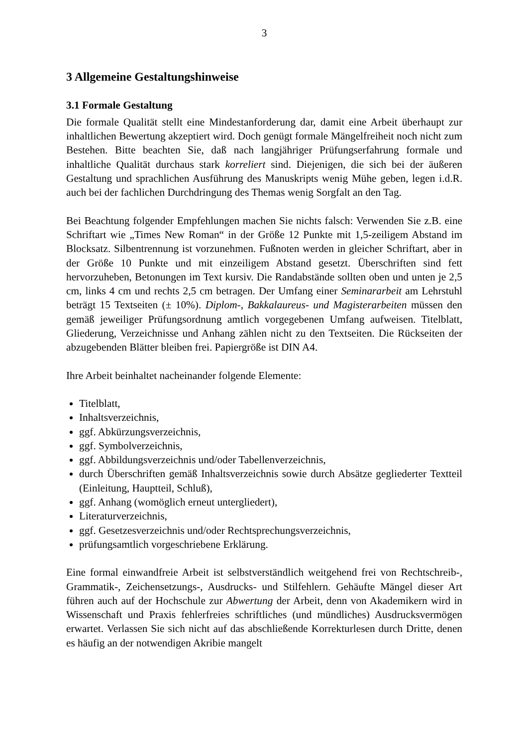3
3 Allgemeine Gestaltungshinweise
3.1 Formale Gestaltung
Die formale Qualität stellt eine Mindestanforderung dar, damit eine Arbeit überhaupt zur inhaltlichen Bewertung akzeptiert wird. Doch genügt formale Mängelfreiheit noch nicht zum Bestehen. Bitte beachten Sie, daß nach langjähriger Prüfungserfahrung formale und inhaltliche Qualität durchaus stark korreliert sind. Diejenigen, die sich bei der äußeren Gestaltung und sprachlichen Ausführung des Manuskripts wenig Mühe geben, legen i.d.R. auch bei der fachlichen Durchdringung des Themas wenig Sorgfalt an den Tag.
Bei Beachtung folgender Empfehlungen machen Sie nichts falsch: Verwenden Sie z.B. eine Schriftart wie „Times New Roman“ in der Größe 12 Punkte mit 1,5-zeiligem Abstand im Blocksatz. Silbentrennung ist vorzunehmen. Fußnoten werden in gleicher Schriftart, aber in der Größe 10 Punkte und mit einzeiligem Abstand gesetzt. Überschriften sind fett hervorzuheben, Betonungen im Text kursiv. Die Randabstände sollten oben und unten je 2,5 cm, links 4 cm und rechts 2,5 cm betragen. Der Umfang einer Seminararbeit am Lehrstuhl beträgt 15 Textseiten (± 10%). Diplom-, Bakkalaureus- und Magisterarbeiten müssen den gemäß jeweiliger Prüfungsordnung amtlich vorgegebenen Umfang aufweisen. Titelblatt, Gliederung, Verzeichnisse und Anhang zählen nicht zu den Textseiten. Die Rückseiten der abzugebenden Blätter bleiben frei. Papiergröße ist DIN A4.
Ihre Arbeit beinhaltet nacheinander folgende Elemente:
Titelblatt,
Inhaltsverzeichnis,
ggf. Abkürzungsverzeichnis,
ggf. Symbolverzeichnis,
ggf. Abbildungsverzeichnis und/oder Tabellenverzeichnis,
durch Überschriften gemäß Inhaltsverzeichnis sowie durch Absätze gegliederter Textteil (Einleitung, Hauptteil, Schluß),
ggf. Anhang (womöglich erneut untergliedert),
Literaturverzeichnis,
ggf. Gesetzesverzeichnis und/oder Rechtsprechungsverzeichnis,
prüfungsamtlich vorgeschriebene Erklärung.
Eine formal einwandfreie Arbeit ist selbstverständlich weitgehend frei von Rechtschreib-, Grammatik-, Zeichensetzungs-, Ausdrucks- und Stilfehlern. Gehäufte Mängel dieser Art führen auch auf der Hochschule zur Abwertung der Arbeit, denn von Akademikern wird in Wissenschaft und Praxis fehlerfreies schriftliches (und mündliches) Ausdrucksvermögen erwartet. Verlassen Sie sich nicht auf das abschließende Korrekturlesen durch Dritte, denen es häufig an der notwendigen Akribie mangelt